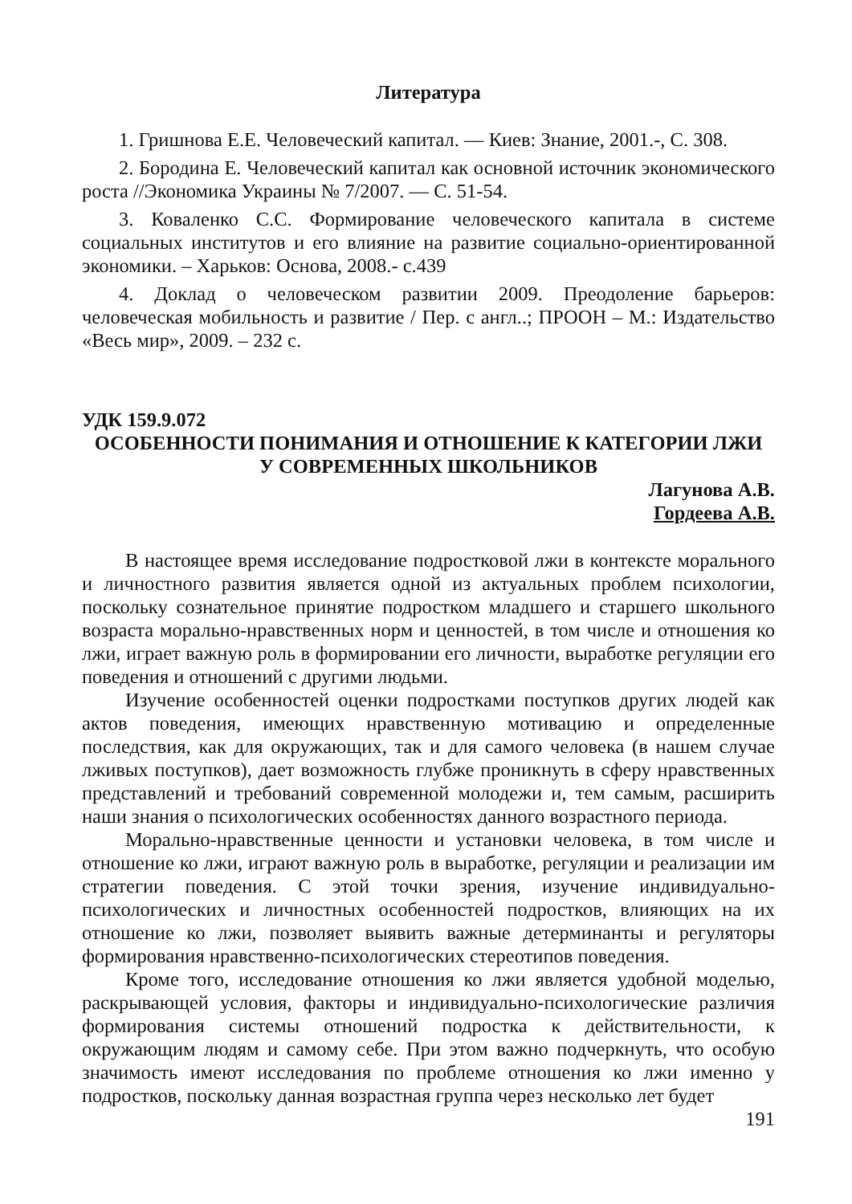Литература
1. Гришнова Е.Е. Человеческий капитал. — Киев: Знание, 2001.-, С. 308.
2. Бородина Е. Человеческий капитал как основной источник экономического роста //Экономика Украины № 7/2007. — С. 51-54.
3. Коваленко С.С. Формирование человеческого капитала в системе социальных институтов и его влияние на развитие социально-ориентированной экономики. – Харьков: Основа, 2008.- с.439
4. Доклад о человеческом развитии 2009. Преодоление барьеров: человеческая мобильность и развитие / Пер. с англ..; ПРООН – М.: Издательство «Весь мир», 2009. – 232 с.
УДК 159.9.072
ОСОБЕННОСТИ ПОНИМАНИЯ И ОТНОШЕНИЕ К КАТЕГОРИИ ЛЖИ
У СОВРЕМЕННЫХ ШКОЛЬНИКОВ
Лагунова А.В.
Гордеева А.В.
В настоящее время исследование подростковой лжи в контексте морального и личностного развития является одной из актуальных проблем психологии, поскольку сознательное принятие подростком младшего и старшего школьного возраста морально-нравственных норм и ценностей, в том числе и отношения ко лжи, играет важную роль в формировании его личности, выработке регуляции его поведения и отношений с другими людьми.
Изучение особенностей оценки подростками поступков других людей как актов поведения, имеющих нравственную мотивацию и определенные последствия, как для окружающих, так и для самого человека (в нашем случае лживых поступков), дает возможность глубже проникнуть в сферу нравственных представлений и требований современной молодежи и, тем самым, расширить наши знания о психологических особенностях данного возрастного периода.
Морально-нравственные ценности и установки человека, в том числе и отношение ко лжи, играют важную роль в выработке, регуляции и реализации им стратегии поведения. С этой точки зрения, изучение индивидуально-психологических и личностных особенностей подростков, влияющих на их отношение ко лжи, позволяет выявить важные детерминанты и регуляторы формирования нравственно-психологических стереотипов поведения.
Кроме того, исследование отношения ко лжи является удобной моделью, раскрывающей условия, факторы и индивидуально-психологические различия формирования системы отношений подростка к действительности, к окружающим людям и самому себе. При этом важно подчеркнуть, что особую значимость имеют исследования по проблеме отношения ко лжи именно у подростков, поскольку данная возрастная группа через несколько лет будет
191